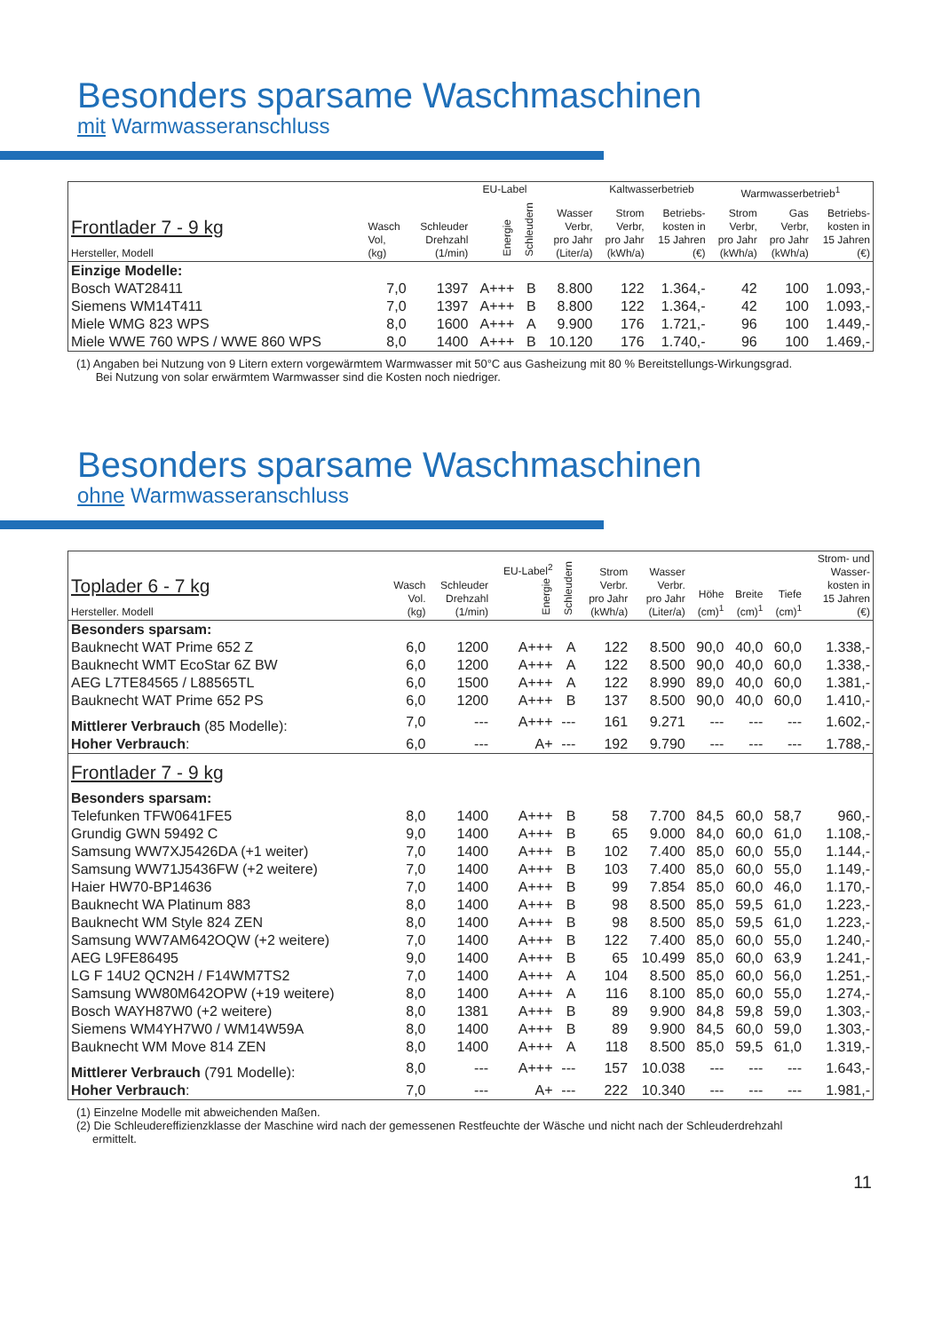Besonders sparsame Waschmaschinen
mit Warmwasseranschluss
| Frontlader 7 - 9 kg Hersteller, Modell | | | EU-Label | | | Kaltwasserbetrieb | | Warmwasserbetrieb<sup>1</sup> | | |
| --- | --- | --- | --- | --- | --- | --- | --- | --- | --- | --- |
| | Wasch Vol, (kg) | Schleuder Drehzahl (1/min) | Energie | Schleudern | Wasser Verbr, pro Jahr (Liter/a) | Strom Verbr, pro Jahr (kWh/a) | Betriebs- kosten in 15 Jahren (€) | Strom Verbr, pro Jahr (kWh/a) | Gas Verbr, pro Jahr (kWh/a) | Betriebs- kosten in 15 Jahren (€) |
| Einzige Modelle: | | | | | | | | | | |
| Bosch WAT28411 | 7,0 | 1397 | A+++ | B | 8.800 | 122 | 1.364,- | 42 | 100 | 1.093,- |
| Siemens WM14T411 | 7,0 | 1397 | A+++ | B | 8.800 | 122 | 1.364,- | 42 | 100 | 1.093,- |
| Miele WMG 823 WPS | 8,0 | 1600 | A+++ | A | 9.900 | 176 | 1.721,- | 96 | 100 | 1.449,- |
| Miele WWE 760 WPS / WWE 860 WPS | 8,0 | 1400 | A+++ | B | 10.120 | 176 | 1.740,- | 96 | 100 | 1.469,- |
(1) Angaben bei Nutzung von 9 Litern extern vorgewärmtem Warmwasser mit 50°C aus Gasheizung mit 80 % Bereitstellungs-Wirkungsgrad.
Bei Nutzung von solar erwärmtem Warmwasser sind die Kosten noch niedriger.
Besonders sparsame Waschmaschinen
ohne Warmwasseranschluss
| Toplader 6 - 7 kg Hersteller. Modell | Wasch Vol. (kg) | Schleuder Drehzahl (1/min) | EU-Label<sup>2</sup> Energie | Schleudern | Strom Verbr. pro Jahr (kWh/a) | Wasser Verbr. pro Jahr (Liter/a) | Höhe (cm)<sup>1</sup> | Breite (cm)<sup>1</sup> | Tiefe (cm)<sup>1</sup> | Strom- und Wasser- kosten in 15 Jahren (€) |
| --- | --- | --- | --- | --- | --- | --- | --- | --- | --- | --- |
| Besonders sparsam: | | | | | | | | | | |
| Bauknecht WAT Prime 652 Z | 6,0 | 1200 | A+++ | A | 122 | 8.500 | 90,0 | 40,0 | 60,0 | 1.338,- |
| Bauknecht WMT EcoStar 6Z BW | 6,0 | 1200 | A+++ | A | 122 | 8.500 | 90,0 | 40,0 | 60,0 | 1.338,- |
| AEG L7TE84565 / L88565TL | 6,0 | 1500 | A+++ | A | 122 | 8.990 | 89,0 | 40,0 | 60,0 | 1.381,- |
| Bauknecht WAT Prime 652 PS | 6,0 | 1200 | A+++ | B | 137 | 8.500 | 90,0 | 40,0 | 60,0 | 1.410,- |
| Mittlerer Verbrauch (85 Modelle): | 7,0 | --- | A+++ | --- | 161 | 9.271 | --- | --- | --- | 1.602,- |
| Hoher Verbrauch : | 6,0 | --- | A+ | --- | 192 | 9.790 | --- | --- | --- | 1.788,- |
| Frontlader 7 - 9 kg Besonders sparsam: | | | | | | | | | | |
| Telefunken TFW0641FE5 | 8,0 | 1400 | A+++ | B | 58 | 7.700 | 84,5 | 60,0 | 58,7 | 960,- |
| Grundig GWN 59492 C | 9,0 | 1400 | A+++ | B | 65 | 9.000 | 84,0 | 60,0 | 61,0 | 1.108,- |
| Samsung WW7XJ5426DA (+1 weiter) | 7,0 | 1400 | A+++ | B | 102 | 7.400 | 85,0 | 60,0 | 55,0 | 1.144,- |
| Samsung WW71J5436FW (+2 weitere) | 7,0 | 1400 | A+++ | B | 103 | 7.400 | 85,0 | 60,0 | 55,0 | 1.149,- |
| Haier HW70-BP14636 | 7,0 | 1400 | A+++ | B | 99 | 7.854 | 85,0 | 60,0 | 46,0 | 1.170,- |
| Bauknecht WA Platinum 883 | 8,0 | 1400 | A+++ | B | 98 | 8.500 | 85,0 | 59,5 | 61,0 | 1.223,- |
| Bauknecht WM Style 824 ZEN | 8,0 | 1400 | A+++ | B | 98 | 8.500 | 85,0 | 59,5 | 61,0 | 1.223,- |
| Samsung WW7AM642OQW (+2 weitere) | 7,0 | 1400 | A+++ | B | 122 | 7.400 | 85,0 | 60,0 | 55,0 | 1.240,- |
| AEG L9FE86495 | 9,0 | 1400 | A+++ | B | 65 | 10.499 | 85,0 | 60,0 | 63,9 | 1.241,- |
| LG F 14U2 QCN2H / F14WM7TS2 | 7,0 | 1400 | A+++ | A | 104 | 8.500 | 85,0 | 60,0 | 56,0 | 1.251,- |
| Samsung WW80M642OPW (+19 weitere) | 8,0 | 1400 | A+++ | A | 116 | 8.100 | 85,0 | 60,0 | 55,0 | 1.274,- |
| Bosch WAYH87W0 (+2 weitere) | 8,0 | 1381 | A+++ | B | 89 | 9.900 | 84,8 | 59,8 | 59,0 | 1.303,- |
| Siemens WM4YH7W0 / WM14W59A | 8,0 | 1400 | A+++ | B | 89 | 9.900 | 84,5 | 60,0 | 59,0 | 1.303,- |
| Bauknecht WM Move 814 ZEN | 8,0 | 1400 | A+++ | A | 118 | 8.500 | 85,0 | 59,5 | 61,0 | 1.319,- |
| Mittlerer Verbrauch (791 Modelle): | 8,0 | --- | A+++ | --- | 157 | 10.038 | --- | --- | --- | 1.643,- |
| Hoher Verbrauch : | 7,0 | --- | A+ | --- | 222 | 10.340 | --- | --- | --- | 1.981,- |
(1) Einzelne Modelle mit abweichenden Maßen.
(2) Die Schleudereffizienzklasse der Maschine wird nach der gemessenen Restfeuchte der Wäsche und nicht nach der Schleuderdrehzahl
ermittelt.
11